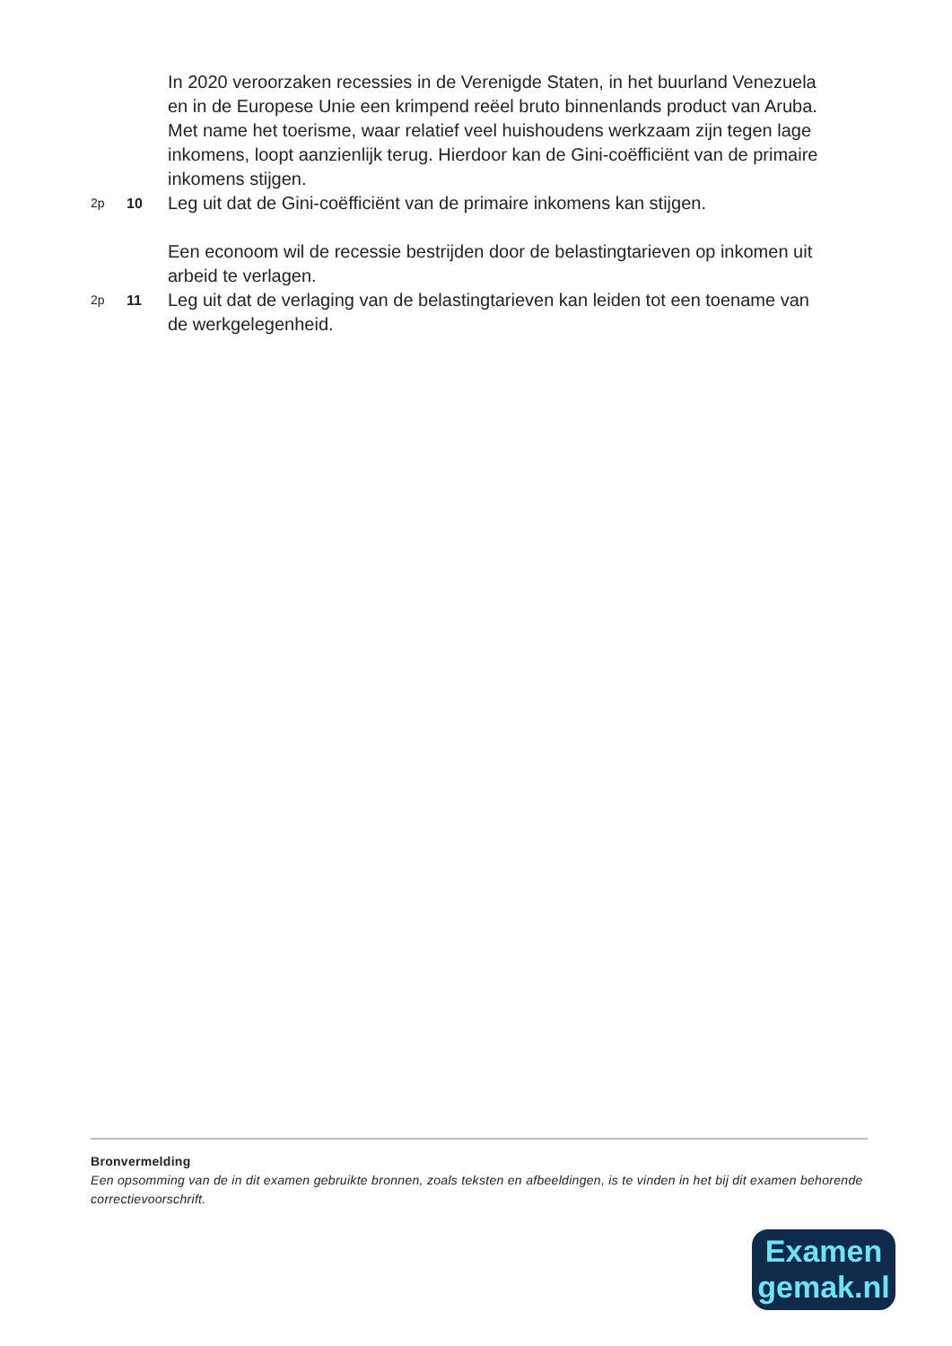In 2020 veroorzaken recessies in de Verenigde Staten, in het buurland Venezuela en in de Europese Unie een krimpend reëel bruto binnenlands product van Aruba. Met name het toerisme, waar relatief veel huishoudens werkzaam zijn tegen lage inkomens, loopt aanzienlijk terug. Hierdoor kan de Gini-coëfficiënt van de primaire inkomens stijgen.
2p 10
Leg uit dat de Gini-coëfficiënt van de primaire inkomens kan stijgen.
Een econoom wil de recessie bestrijden door de belastingtarieven op inkomen uit arbeid te verlagen.
2p 11
Leg uit dat de verlaging van de belastingtarieven kan leiden tot een toename van de werkgelegenheid.
Bronvermelding
Een opsomming van de in dit examen gebruikte bronnen, zoals teksten en afbeeldingen, is te vinden in het bij dit examen behorende correctievoorschrift.
Examen
gemak.nl